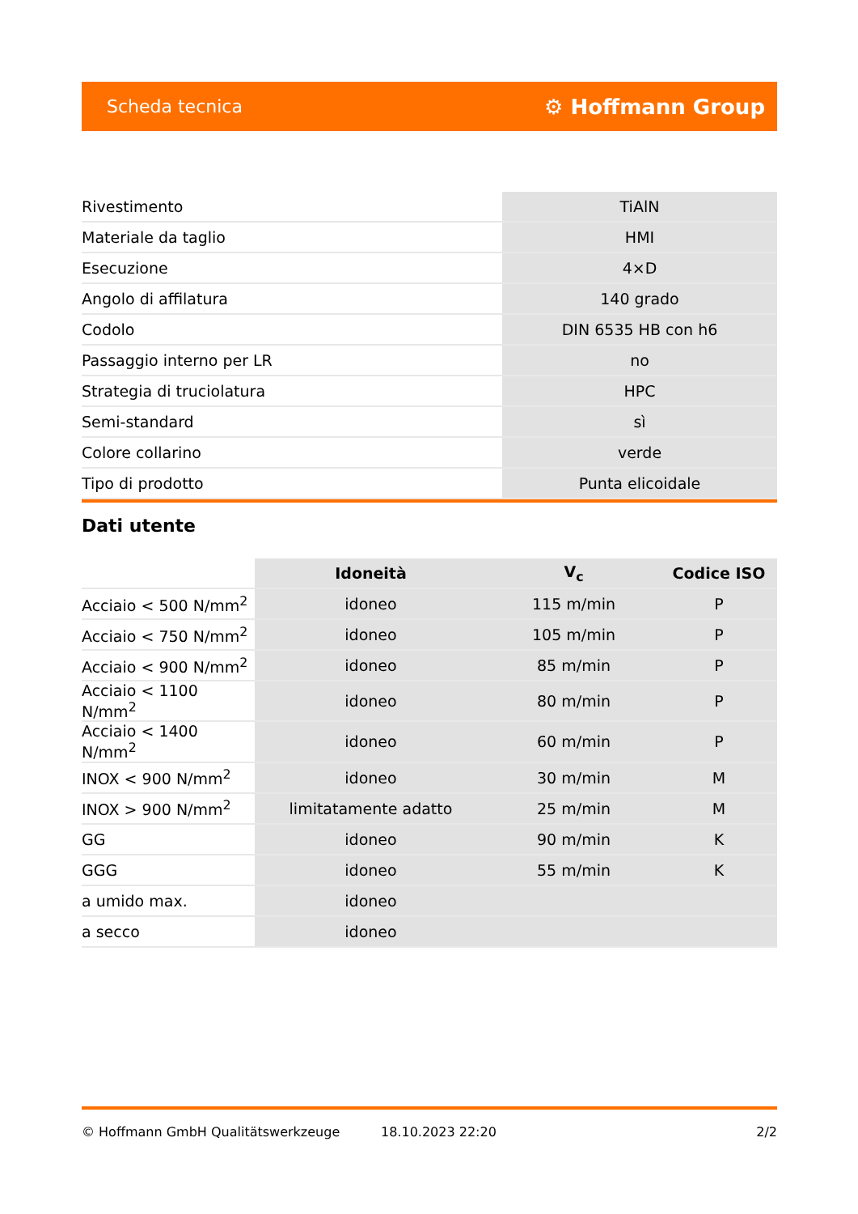Scheda tecnica ⚙ Hoffmann Group
| Rivestimento | TiAlN |
| Materiale da taglio | HMI |
| Esecuzione | 4×D |
| Angolo di affilatura | 140 grado |
| Codolo | DIN 6535 HB con h6 |
| Passaggio interno per LR | no |
| Strategia di truciolatura | HPC |
| Semi-standard | sì |
| Colore collarino | verde |
| Tipo di prodotto | Punta elicoidale |
Dati utente
| | Idoneità | V<sub>c</sub> | Codice ISO |
| --- | --- | --- | --- |
| Acciaio < 500 N/mm<sup>2</sup> | idoneo | 115 m/min | P |
| Acciaio < 750 N/mm<sup>2</sup> | idoneo | 105 m/min | P |
| Acciaio < 900 N/mm<sup>2</sup> | idoneo | 85 m/min | P |
| Acciaio < 1100 N/mm<sup>2</sup> | idoneo | 80 m/min | P |
| Acciaio < 1400 N/mm<sup>2</sup> | idoneo | 60 m/min | P |
| INOX < 900 N/mm<sup>2</sup> | idoneo | 30 m/min | M |
| INOX > 900 N/mm<sup>2</sup> | limitatamente adatto | 25 m/min | M |
| GG | idoneo | 90 m/min | K |
| GGG | idoneo | 55 m/min | K |
| a umido max. | idoneo | | |
| a secco | idoneo | | |
© Hoffmann GmbH Qualitätswerkzeuge 18.10.2023 22:20 2/2